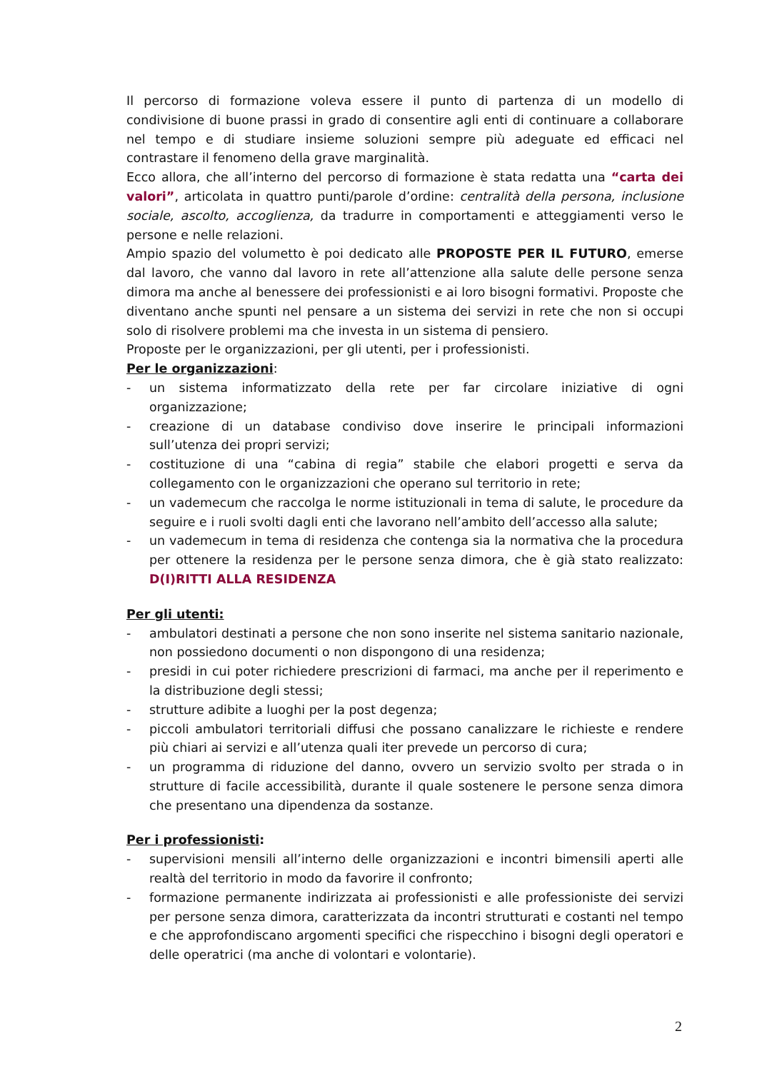Il percorso di formazione voleva essere il punto di partenza di un modello di condivisione di buone prassi in grado di consentire agli enti di continuare a collaborare nel tempo e di studiare insieme soluzioni sempre più adeguate ed efficaci nel contrastare il fenomeno della grave marginalità.
Ecco allora, che all’interno del percorso di formazione è stata redatta una “carta dei valori”, articolata in quattro punti/parole d’ordine: centralità della persona, inclusione sociale, ascolto, accoglienza, da tradurre in comportamenti e atteggiamenti verso le persone e nelle relazioni.
Ampio spazio del volumetto è poi dedicato alle PROPOSTE PER IL FUTURO, emerse dal lavoro, che vanno dal lavoro in rete all’attenzione alla salute delle persone senza dimora ma anche al benessere dei professionisti e ai loro bisogni formativi. Proposte che diventano anche spunti nel pensare a un sistema dei servizi in rete che non si occupi solo di risolvere problemi ma che investa in un sistema di pensiero.
Proposte per le organizzazioni, per gli utenti, per i professionisti.
Per le organizzazioni:
- un sistema informatizzato della rete per far circolare iniziative di ogni organizzazione;
- creazione di un database condiviso dove inserire le principali informazioni sull’utenza dei propri servizi;
- costituzione di una “cabina di regia” stabile che elabori progetti e serva da collegamento con le organizzazioni che operano sul territorio in rete;
- un vademecum che raccolga le norme istituzionali in tema di salute, le procedure da seguire e i ruoli svolti dagli enti che lavorano nell’ambito dell’accesso alla salute;
- un vademecum in tema di residenza che contenga sia la normativa che la procedura per ottenere la residenza per le persone senza dimora, che è già stato realizzato: D(I)RITTI ALLA RESIDENZA
Per gli utenti:
- ambulatori destinati a persone che non sono inserite nel sistema sanitario nazionale, non possiedono documenti o non dispongono di una residenza;
- presidi in cui poter richiedere prescrizioni di farmaci, ma anche per il reperimento e la distribuzione degli stessi;
- strutture adibite a luoghi per la post degenza;
- piccoli ambulatori territoriali diffusi che possano canalizzare le richieste e rendere più chiari ai servizi e all’utenza quali iter prevede un percorso di cura;
- un programma di riduzione del danno, ovvero un servizio svolto per strada o in strutture di facile accessibilità, durante il quale sostenere le persone senza dimora che presentano una dipendenza da sostanze.
Per i professionisti:
- supervisioni mensili all’interno delle organizzazioni e incontri bimensili aperti alle realtà del territorio in modo da favorire il confronto;
- formazione permanente indirizzata ai professionisti e alle professioniste dei servizi per persone senza dimora, caratterizzata da incontri strutturati e costanti nel tempo e che approfondiscano argomenti specifici che rispecchino i bisogni degli operatori e delle operatrici (ma anche di volontari e volontarie).
2